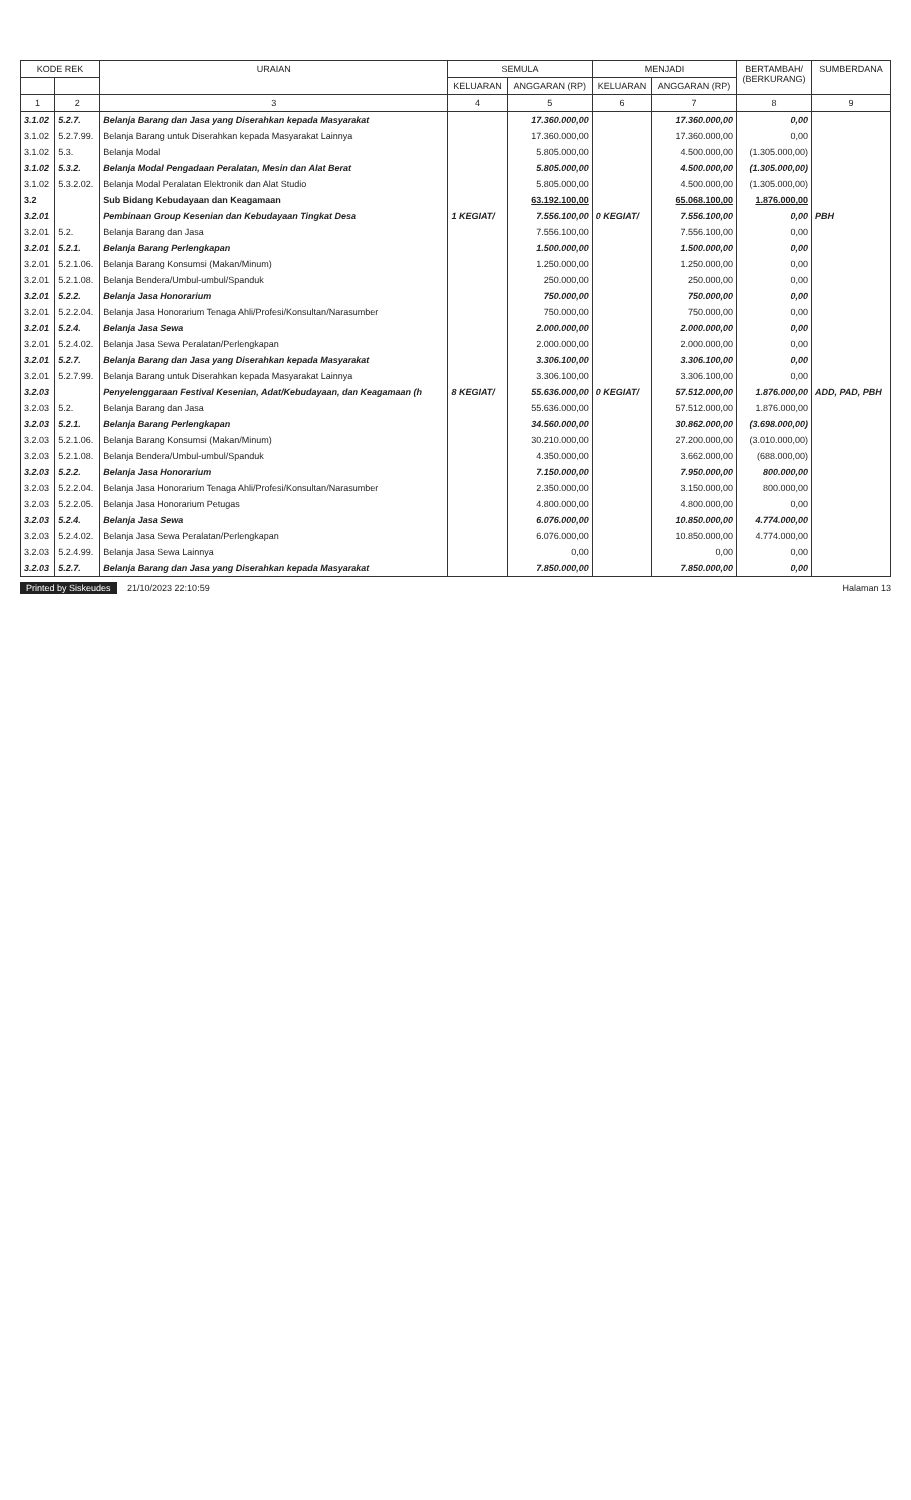| KODE REK | | URAIAN | SEMULA | | MENJADI | | BERTAMBAH/ (BERKURANG) | SUMBERDANA |
| --- | --- | --- | --- | --- | --- | --- | --- | --- |
| | | | KELUARAN | ANGGARAN (RP) | KELUARAN | ANGGARAN (RP) | | |
| 1 | 2 | 3 | 4 | 5 | 6 | 7 | 8 | 9 |
| 3.1.02 | 5.2.7. | Belanja Barang dan Jasa yang Diserahkan kepada Masyarakat | | 17.360.000,00 | | 17.360.000,00 | 0,00 | |
| 3.1.02 | 5.2.7.99. | Belanja Barang untuk Diserahkan kepada Masyarakat Lainnya | | 17.360.000,00 | | 17.360.000,00 | 0,00 | |
| 3.1.02 | 5.3. | Belanja Modal | | 5.805.000,00 | | 4.500.000,00 | (1.305.000,00) | |
| 3.1.02 | 5.3.2. | Belanja Modal Pengadaan Peralatan, Mesin dan Alat Berat | | 5.805.000,00 | | 4.500.000,00 | (1.305.000,00) | |
| 3.1.02 | 5.3.2.02. | Belanja Modal Peralatan Elektronik dan Alat Studio | | 5.805.000,00 | | 4.500.000,00 | (1.305.000,00) | |
| 3.2 | | Sub Bidang Kebudayaan dan Keagamaan | | 63.192.100,00 | | 65.068.100,00 | 1.876.000,00 | |
| 3.2.01 | | Pembinaan Group Kesenian dan Kebudayaan Tingkat Desa | 1 KEGIAT/ | 7.556.100,00 | 0 KEGIAT/ | 7.556.100,00 | 0,00 | PBH |
| 3.2.01 | 5.2. | Belanja Barang dan Jasa | | 7.556.100,00 | | 7.556.100,00 | 0,00 | |
| 3.2.01 | 5.2.1. | Belanja Barang Perlengkapan | | 1.500.000,00 | | 1.500.000,00 | 0,00 | |
| 3.2.01 | 5.2.1.06. | Belanja Barang Konsumsi (Makan/Minum) | | 1.250.000,00 | | 1.250.000,00 | 0,00 | |
| 3.2.01 | 5.2.1.08. | Belanja Bendera/Umbul-umbul/Spanduk | | 250.000,00 | | 250.000,00 | 0,00 | |
| 3.2.01 | 5.2.2. | Belanja Jasa Honorarium | | 750.000,00 | | 750.000,00 | 0,00 | |
| 3.2.01 | 5.2.2.04. | Belanja Jasa Honorarium Tenaga Ahli/Profesi/Konsultan/Narasumber | | 750.000,00 | | 750.000,00 | 0,00 | |
| 3.2.01 | 5.2.4. | Belanja Jasa Sewa | | 2.000.000,00 | | 2.000.000,00 | 0,00 | |
| 3.2.01 | 5.2.4.02. | Belanja Jasa Sewa Peralatan/Perlengkapan | | 2.000.000,00 | | 2.000.000,00 | 0,00 | |
| 3.2.01 | 5.2.7. | Belanja Barang dan Jasa yang Diserahkan kepada Masyarakat | | 3.306.100,00 | | 3.306.100,00 | 0,00 | |
| 3.2.01 | 5.2.7.99. | Belanja Barang untuk Diserahkan kepada Masyarakat Lainnya | | 3.306.100,00 | | 3.306.100,00 | 0,00 | |
| 3.2.03 | | Penyelenggaraan Festival Kesenian, Adat/Kebudayaan, dan Keagamaan (h | 8 KEGIAT/ | 55.636.000,00 | 0 KEGIAT/ | 57.512.000,00 | 1.876.000,00 | ADD, PAD, PBH |
| 3.2.03 | 5.2. | Belanja Barang dan Jasa | | 55.636.000,00 | | 57.512.000,00 | 1.876.000,00 | |
| 3.2.03 | 5.2.1. | Belanja Barang Perlengkapan | | 34.560.000,00 | | 30.862.000,00 | (3.698.000,00) | |
| 3.2.03 | 5.2.1.06. | Belanja Barang Konsumsi (Makan/Minum) | | 30.210.000,00 | | 27.200.000,00 | (3.010.000,00) | |
| 3.2.03 | 5.2.1.08. | Belanja Bendera/Umbul-umbul/Spanduk | | 4.350.000,00 | | 3.662.000,00 | (688.000,00) | |
| 3.2.03 | 5.2.2. | Belanja Jasa Honorarium | | 7.150.000,00 | | 7.950.000,00 | 800.000,00 | |
| 3.2.03 | 5.2.2.04. | Belanja Jasa Honorarium Tenaga Ahli/Profesi/Konsultan/Narasumber | | 2.350.000,00 | | 3.150.000,00 | 800.000,00 | |
| 3.2.03 | 5.2.2.05. | Belanja Jasa Honorarium Petugas | | 4.800.000,00 | | 4.800.000,00 | 0,00 | |
| 3.2.03 | 5.2.4. | Belanja Jasa Sewa | | 6.076.000,00 | | 10.850.000,00 | 4.774.000,00 | |
| 3.2.03 | 5.2.4.02. | Belanja Jasa Sewa Peralatan/Perlengkapan | | 6.076.000,00 | | 10.850.000,00 | 4.774.000,00 | |
| 3.2.03 | 5.2.4.99. | Belanja Jasa Sewa Lainnya | | 0,00 | | 0,00 | 0,00 | |
| 3.2.03 | 5.2.7. | Belanja Barang dan Jasa yang Diserahkan kepada Masyarakat | | 7.850.000,00 | | 7.850.000,00 | 0,00 | |
Printed by Siskeudes 21/10/2023 22:10:59
Halaman 13